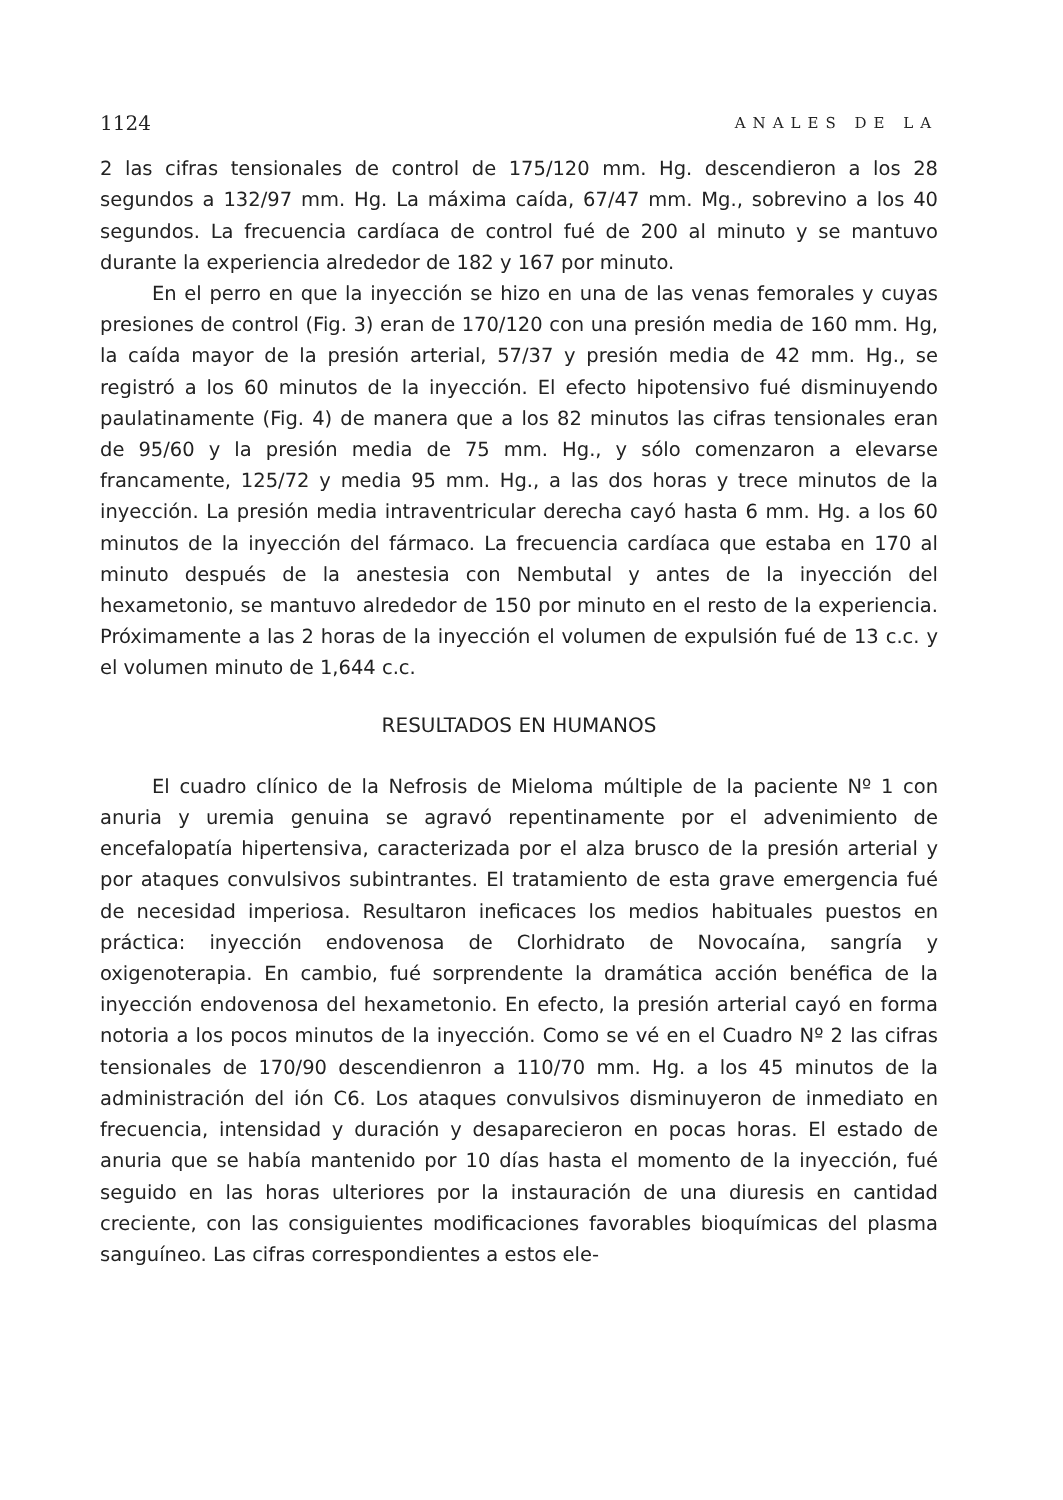1124 ANALES DE LA
2 las cifras tensionales de control de 175/120 mm. Hg. descendieron a los 28 segundos a 132/97 mm. Hg. La máxima caída, 67/47 mm. Mg., sobrevino a los 40 segundos. La frecuencia cardíaca de control fué de 200 al minuto y se mantuvo durante la experiencia alrededor de 182 y 167 por minuto.
En el perro en que la inyección se hizo en una de las venas femorales y cuyas presiones de control (Fig. 3) eran de 170/120 con una presión media de 160 mm. Hg, la caída mayor de la presión arterial, 57/37 y presión media de 42 mm. Hg., se registró a los 60 minutos de la inyección. El efecto hipotensivo fué disminuyendo paulatinamente (Fig. 4) de manera que a los 82 minutos las cifras tensionales eran de 95/60 y la presión media de 75 mm. Hg., y sólo comenzaron a elevarse francamente, 125/72 y media 95 mm. Hg., a las dos horas y trece minutos de la inyección. La presión media intraventricular derecha cayó hasta 6 mm. Hg. a los 60 minutos de la inyección del fármaco. La frecuencia cardíaca que estaba en 170 al minuto después de la anestesia con Nembutal y antes de la inyección del hexametonio, se mantuvo alrededor de 150 por minuto en el resto de la experiencia. Próximamente a las 2 horas de la inyección el volumen de expulsión fué de 13 c.c. y el volumen minuto de 1,644 c.c.
RESULTADOS EN HUMANOS
El cuadro clínico de la Nefrosis de Mieloma múltiple de la paciente Nº 1 con anuria y uremia genuina se agravó repentinamente por el advenimiento de encefalopatía hipertensiva, caracterizada por el alza brusco de la presión arterial y por ataques convulsivos subintrantes. El tratamiento de esta grave emergencia fué de necesidad imperiosa. Resultaron ineficaces los medios habituales puestos en práctica: inyección endovenosa de Clorhidrato de Novocaína, sangría y oxigenoterapia. En cambio, fué sorprendente la dramática acción benéfica de la inyección endovenosa del hexametonio. En efecto, la presión arterial cayó en forma notoria a los pocos minutos de la inyección. Como se vé en el Cuadro Nº 2 las cifras tensionales de 170/90 descendienron a 110/70 mm. Hg. a los 45 minutos de la administración del ión C6. Los ataques convulsivos disminuyeron de inmediato en frecuencia, intensidad y duración y desaparecieron en pocas horas. El estado de anuria que se había mantenido por 10 días hasta el momento de la inyección, fué seguido en las horas ulteriores por la instauración de una diuresis en cantidad creciente, con las consiguientes modificaciones favorables bioquímicas del plasma sanguíneo. Las cifras correspondientes a estos ele-